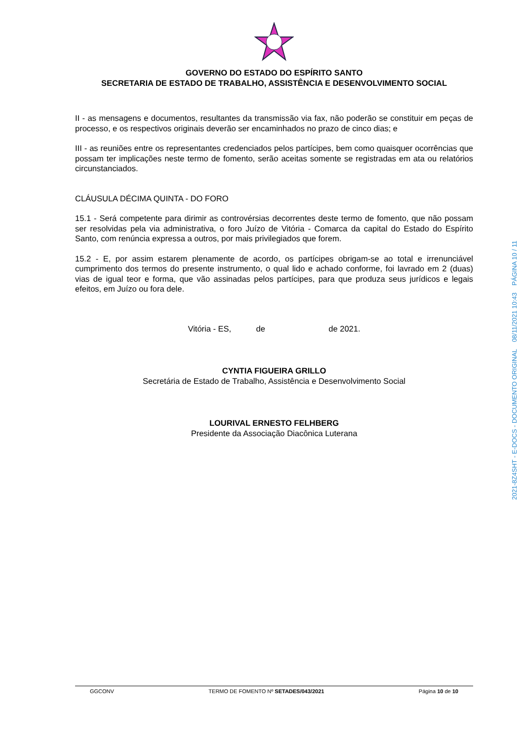GOVERNO DO ESTADO DO ESPÍRITO SANTO
SECRETARIA DE ESTADO DE TRABALHO, ASSISTÊNCIA E DESENVOLVIMENTO SOCIAL
II - as mensagens e documentos, resultantes da transmissão via fax, não poderão se constituir em peças de processo, e os respectivos originais deverão ser encaminhados no prazo de cinco dias; e
III - as reuniões entre os representantes credenciados pelos partícipes, bem como quaisquer ocorrências que possam ter implicações neste termo de fomento, serão aceitas somente se registradas em ata ou relatórios circunstanciados.
CLÁUSULA DÉCIMA QUINTA - DO FORO
15.1 - Será competente para dirimir as controvérsias decorrentes deste termo de fomento, que não possam ser resolvidas pela via administrativa, o foro Juízo de Vitória - Comarca da capital do Estado do Espírito Santo, com renúncia expressa a outros, por mais privilegiados que forem.
15.2 - E, por assim estarem plenamente de acordo, os partícipes obrigam-se ao total e irrenunciável cumprimento dos termos do presente instrumento, o qual lido e achado conforme, foi lavrado em 2 (duas) vias de igual teor e forma, que vão assinadas pelos partícipes, para que produza seus jurídicos e legais efeitos, em Juízo ou fora dele.
Vitória - ES, de de 2021.
CYNTIA FIGUEIRA GRILLO
Secretária de Estado de Trabalho, Assistência e Desenvolvimento Social
LOURIVAL ERNESTO FELHBERG
Presidente da Associação Diacônica Luterana
2021-8Z4SHT - E-DOCS - DOCUMENTO ORIGINAL 08/11/2021 10:43 PÁGINA 10 / 11
GGCONV TERMO DE FOMENTO Nº SETADES/043/2021 Página 10 de 10